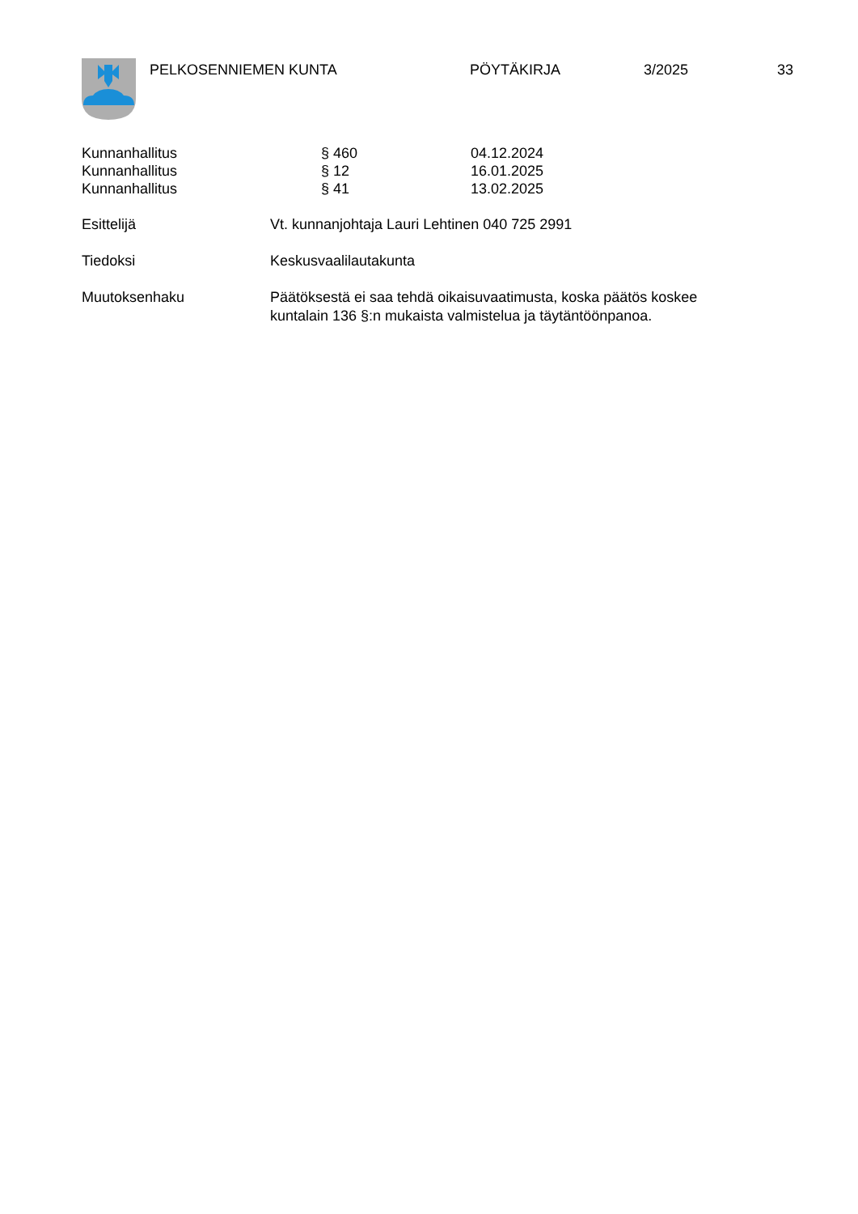PELKOSENNIEMEN KUNTA PÖYTÄKIRJA 3/2025 33
Kunnanhallitus § 460 04.12.2024
Kunnanhallitus § 12 16.01.2025
Kunnanhallitus § 41 13.02.2025
Esittelijä Vt. kunnanjohtaja Lauri Lehtinen 040 725 2991
Tiedoksi Keskusvaalilautakunta
Muutoksenhaku Päätöksestä ei saa tehdä oikaisuvaatimusta, koska päätös koskee kuntalain 136 §:n mukaista valmistelua ja täytäntöönpanoa.